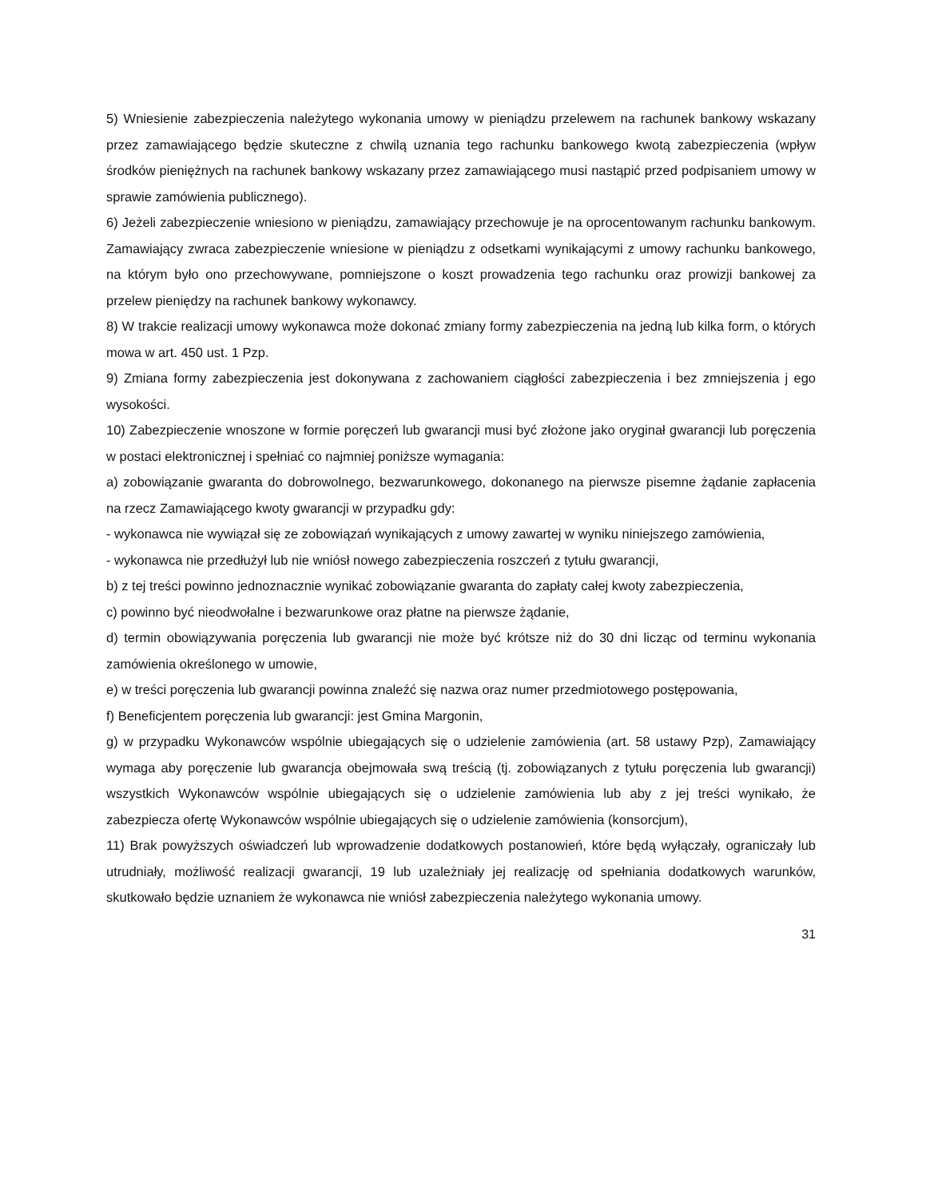5) Wniesienie zabezpieczenia należytego wykonania umowy w pieniądzu przelewem na rachunek bankowy wskazany przez zamawiającego będzie skuteczne z chwilą uznania tego rachunku bankowego kwotą zabezpieczenia (wpływ środków pieniężnych na rachunek bankowy wskazany przez zamawiającego musi nastąpić przed podpisaniem umowy w sprawie zamówienia publicznego).
6) Jeżeli zabezpieczenie wniesiono w pieniądzu, zamawiający przechowuje je na oprocentowanym rachunku bankowym. Zamawiający zwraca zabezpieczenie wniesione w pieniądzu z odsetkami wynikającymi z umowy rachunku bankowego, na którym było ono przechowywane, pomniejszone o koszt prowadzenia tego rachunku oraz prowizji bankowej za przelew pieniędzy na rachunek bankowy wykonawcy.
8) W trakcie realizacji umowy wykonawca może dokonać zmiany formy zabezpieczenia na jedną lub kilka form, o których mowa w art. 450 ust. 1 Pzp.
9) Zmiana formy zabezpieczenia jest dokonywana z zachowaniem ciągłości zabezpieczenia i bez zmniejszenia j ego wysokości.
10) Zabezpieczenie wnoszone w formie poręczeń lub gwarancji musi być złożone jako oryginał gwarancji lub poręczenia w postaci elektronicznej i spełniać co najmniej poniższe wymagania:
a) zobowiązanie gwaranta do dobrowolnego, bezwarunkowego, dokonanego na pierwsze pisemne żądanie zapłacenia na rzecz Zamawiającego kwoty gwarancji w przypadku gdy:
- wykonawca nie wywiązał się ze zobowiązań wynikających z umowy zawartej w wyniku niniejszego zamówienia,
- wykonawca nie przedłużył lub nie wniósł nowego zabezpieczenia roszczeń z tytułu gwarancji,
b) z tej treści powinno jednoznacznie wynikać zobowiązanie gwaranta do zapłaty całej kwoty zabezpieczenia,
c) powinno być nieodwołalne i bezwarunkowe oraz płatne na pierwsze żądanie,
d) termin obowiązywania poręczenia lub gwarancji nie może być krótsze niż do 30 dni licząc od terminu wykonania zamówienia określonego w umowie,
e) w treści poręczenia lub gwarancji powinna znaleźć się nazwa oraz numer przedmiotowego postępowania,
f) Beneficjentem poręczenia lub gwarancji: jest Gmina Margonin,
g) w przypadku Wykonawców wspólnie ubiegających się o udzielenie zamówienia (art. 58 ustawy Pzp), Zamawiający wymaga aby poręczenie lub gwarancja obejmowała swą treścią (tj. zobowiązanych z tytułu poręczenia lub gwarancji) wszystkich Wykonawców wspólnie ubiegających się o udzielenie zamówienia lub aby z jej treści wynikało, że zabezpiecza ofertę Wykonawców wspólnie ubiegających się o udzielenie zamówienia (konsorcjum),
11) Brak powyższych oświadczeń lub wprowadzenie dodatkowych postanowień, które będą wyłączały, ograniczały lub utrudniały, możliwość realizacji gwarancji, 19 lub uzależniały jej realizację od spełniania dodatkowych warunków, skutkowało będzie uznaniem że wykonawca nie wniósł zabezpieczenia należytego wykonania umowy.
31